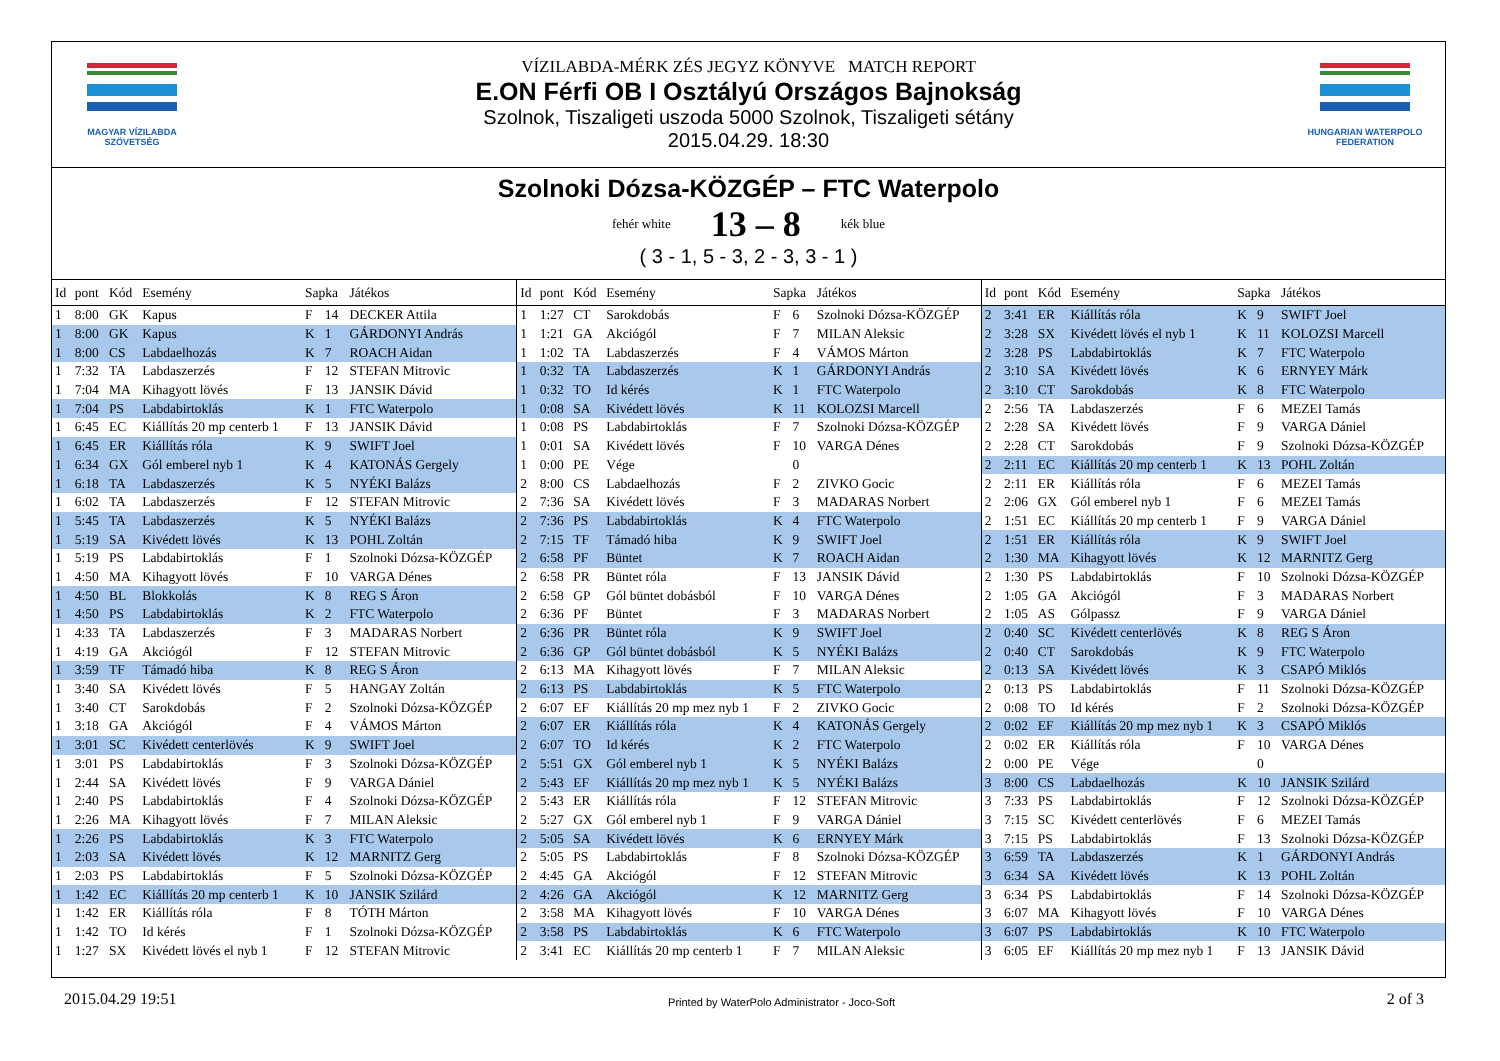MAGYAR VÍZILABDA
SZÖVETSÉG
VÍZILABDA-MÉRK ZÉS JEGYZ KÖNYVE MATCH REPORT
E.ON Férfi OB I Osztályú Országos Bajnokság
Szolnok, Tiszaligeti uszoda 5000 Szolnok, Tiszaligeti sétány
2015.04.29. 18:30
HUNGARIAN WATERPOLO
FEDERATION
Szolnoki Dózsa-KÖZGÉP – FTC Waterpolo
fehér white 13 – 8 kék blue
( 3 - 1, 5 - 3, 2 - 3, 3 - 1 )
| Id | pont | Kód | Esemény | Sapka | | Játékos |
| --- | --- | --- | --- | --- | --- | --- |
| 1 | 8:00 | GK | Kapus | F | 14 | DECKER Attila |
| 1 | 8:00 | GK | Kapus | K | 1 | GÁRDONYI András |
| 1 | 8:00 | CS | Labdaelhozás | K | 7 | ROACH Aidan |
| 1 | 7:32 | TA | Labdaszerzés | F | 12 | STEFAN Mitrovic |
| 1 | 7:04 | MA | Kihagyott lövés | F | 13 | JANSIK Dávid |
| 1 | 7:04 | PS | Labdabirtoklás | K | 1 | FTC Waterpolo |
| 1 | 6:45 | EC | Kiállítás 20 mp centerb 1 | F | 13 | JANSIK Dávid |
| 1 | 6:45 | ER | Kiállítás róla | K | 9 | SWIFT Joel |
| 1 | 6:34 | GX | Gól emberel nyb 1 | K | 4 | KATONÁS Gergely |
| 1 | 6:18 | TA | Labdaszerzés | K | 5 | NYÉKI Balázs |
| 1 | 6:02 | TA | Labdaszerzés | F | 12 | STEFAN Mitrovic |
| 1 | 5:45 | TA | Labdaszerzés | K | 5 | NYÉKI Balázs |
| 1 | 5:19 | SA | Kivédett lövés | K | 13 | POHL Zoltán |
| 1 | 5:19 | PS | Labdabirtoklás | F | 1 | Szolnoki Dózsa-KÖZGÉP |
| 1 | 4:50 | MA | Kihagyott lövés | F | 10 | VARGA Dénes |
| 1 | 4:50 | BL | Blokkolás | K | 8 | REG S Áron |
| 1 | 4:50 | PS | Labdabirtoklás | K | 2 | FTC Waterpolo |
| 1 | 4:33 | TA | Labdaszerzés | F | 3 | MADARAS Norbert |
| 1 | 4:19 | GA | Akciógól | F | 12 | STEFAN Mitrovic |
| 1 | 3:59 | TF | Támadó hiba | K | 8 | REG S Áron |
| 1 | 3:40 | SA | Kivédett lövés | F | 5 | HANGAY Zoltán |
| 1 | 3:40 | CT | Sarokdobás | F | 2 | Szolnoki Dózsa-KÖZGÉP |
| 1 | 3:18 | GA | Akciógól | F | 4 | VÁMOS Márton |
| 1 | 3:01 | SC | Kivédett centerlövés | K | 9 | SWIFT Joel |
| 1 | 3:01 | PS | Labdabirtoklás | F | 3 | Szolnoki Dózsa-KÖZGÉP |
| 1 | 2:44 | SA | Kivédett lövés | F | 9 | VARGA Dániel |
| 1 | 2:40 | PS | Labdabirtoklás | F | 4 | Szolnoki Dózsa-KÖZGÉP |
| 1 | 2:26 | MA | Kihagyott lövés | F | 7 | MILAN Aleksic |
| 1 | 2:26 | PS | Labdabirtoklás | K | 3 | FTC Waterpolo |
| 1 | 2:03 | SA | Kivédett lövés | K | 12 | MARNITZ Gerg |
| 1 | 2:03 | PS | Labdabirtoklás | F | 5 | Szolnoki Dózsa-KÖZGÉP |
| 1 | 1:42 | EC | Kiállítás 20 mp centerb 1 | K | 10 | JANSIK Szilárd |
| 1 | 1:42 | ER | Kiállítás róla | F | 8 | TÓTH Márton |
| 1 | 1:42 | TO | Id kérés | F | 1 | Szolnoki Dózsa-KÖZGÉP |
| 1 | 1:27 | SX | Kivédett lövés el nyb 1 | F | 12 | STEFAN Mitrovic |
| Id | pont | Kód | Esemény | Sapka | | Játékos |
| --- | --- | --- | --- | --- | --- | --- |
| 1 | 1:27 | CT | Sarokdobás | F | 6 | Szolnoki Dózsa-KÖZGÉP |
| 1 | 1:21 | GA | Akciógól | F | 7 | MILAN Aleksic |
| 1 | 1:02 | TA | Labdaszerzés | F | 4 | VÁMOS Márton |
| 1 | 0:32 | TA | Labdaszerzés | K | 1 | GÁRDONYI András |
| 1 | 0:32 | TO | Id kérés | K | 1 | FTC Waterpolo |
| 1 | 0:08 | SA | Kivédett lövés | K | 11 | KOLOZSI Marcell |
| 1 | 0:08 | PS | Labdabirtoklás | F | 7 | Szolnoki Dózsa-KÖZGÉP |
| 1 | 0:01 | SA | Kivédett lövés | F | 10 | VARGA Dénes |
| 1 | 0:00 | PE | Vége | | 0 | |
| 2 | 8:00 | CS | Labdaelhozás | F | 2 | ZIVKO Gocic |
| 2 | 7:36 | SA | Kivédett lövés | F | 3 | MADARAS Norbert |
| 2 | 7:36 | PS | Labdabirtoklás | K | 4 | FTC Waterpolo |
| 2 | 7:15 | TF | Támadó hiba | K | 9 | SWIFT Joel |
| 2 | 6:58 | PF | Büntet | K | 7 | ROACH Aidan |
| 2 | 6:58 | PR | Büntet róla | F | 13 | JANSIK Dávid |
| 2 | 6:58 | GP | Gól büntet dobásból | F | 10 | VARGA Dénes |
| 2 | 6:36 | PF | Büntet | F | 3 | MADARAS Norbert |
| 2 | 6:36 | PR | Büntet róla | K | 9 | SWIFT Joel |
| 2 | 6:36 | GP | Gól büntet dobásból | K | 5 | NYÉKI Balázs |
| 2 | 6:13 | MA | Kihagyott lövés | F | 7 | MILAN Aleksic |
| 2 | 6:13 | PS | Labdabirtoklás | K | 5 | FTC Waterpolo |
| 2 | 6:07 | EF | Kiállítás 20 mp mez nyb 1 | F | 2 | ZIVKO Gocic |
| 2 | 6:07 | ER | Kiállítás róla | K | 4 | KATONÁS Gergely |
| 2 | 6:07 | TO | Id kérés | K | 2 | FTC Waterpolo |
| 2 | 5:51 | GX | Gól emberel nyb 1 | K | 5 | NYÉKI Balázs |
| 2 | 5:43 | EF | Kiállítás 20 mp mez nyb 1 | K | 5 | NYÉKI Balázs |
| 2 | 5:43 | ER | Kiállítás róla | F | 12 | STEFAN Mitrovic |
| 2 | 5:27 | GX | Gól emberel nyb 1 | F | 9 | VARGA Dániel |
| 2 | 5:05 | SA | Kivédett lövés | K | 6 | ERNYEY Márk |
| 2 | 5:05 | PS | Labdabirtoklás | F | 8 | Szolnoki Dózsa-KÖZGÉP |
| 2 | 4:45 | GA | Akciógól | F | 12 | STEFAN Mitrovic |
| 2 | 4:26 | GA | Akciógól | K | 12 | MARNITZ Gerg |
| 2 | 3:58 | MA | Kihagyott lövés | F | 10 | VARGA Dénes |
| 2 | 3:58 | PS | Labdabirtoklás | K | 6 | FTC Waterpolo |
| 2 | 3:41 | EC | Kiállítás 20 mp centerb 1 | F | 7 | MILAN Aleksic |
| Id | pont | Kód | Esemény | Sapka | | Játékos |
| --- | --- | --- | --- | --- | --- | --- |
| 2 | 3:41 | ER | Kiállítás róla | K | 9 | SWIFT Joel |
| 2 | 3:28 | SX | Kivédett lövés el nyb 1 | K | 11 | KOLOZSI Marcell |
| 2 | 3:28 | PS | Labdabirtoklás | K | 7 | FTC Waterpolo |
| 2 | 3:10 | SA | Kivédett lövés | K | 6 | ERNYEY Márk |
| 2 | 3:10 | CT | Sarokdobás | K | 8 | FTC Waterpolo |
| 2 | 2:56 | TA | Labdaszerzés | F | 6 | MEZEI Tamás |
| 2 | 2:28 | SA | Kivédett lövés | F | 9 | VARGA Dániel |
| 2 | 2:28 | CT | Sarokdobás | F | 9 | Szolnoki Dózsa-KÖZGÉP |
| 2 | 2:11 | EC | Kiállítás 20 mp centerb 1 | K | 13 | POHL Zoltán |
| 2 | 2:11 | ER | Kiállítás róla | F | 6 | MEZEI Tamás |
| 2 | 2:06 | GX | Gól emberel nyb 1 | F | 6 | MEZEI Tamás |
| 2 | 1:51 | EC | Kiállítás 20 mp centerb 1 | F | 9 | VARGA Dániel |
| 2 | 1:51 | ER | Kiállítás róla | K | 9 | SWIFT Joel |
| 2 | 1:30 | MA | Kihagyott lövés | K | 12 | MARNITZ Gerg |
| 2 | 1:30 | PS | Labdabirtoklás | F | 10 | Szolnoki Dózsa-KÖZGÉP |
| 2 | 1:05 | GA | Akciógól | F | 3 | MADARAS Norbert |
| 2 | 1:05 | AS | Gólpassz | F | 9 | VARGA Dániel |
| 2 | 0:40 | SC | Kivédett centerlövés | K | 8 | REG S Áron |
| 2 | 0:40 | CT | Sarokdobás | K | 9 | FTC Waterpolo |
| 2 | 0:13 | SA | Kivédett lövés | K | 3 | CSAPÓ Miklós |
| 2 | 0:13 | PS | Labdabirtoklás | F | 11 | Szolnoki Dózsa-KÖZGÉP |
| 2 | 0:08 | TO | Id kérés | F | 2 | Szolnoki Dózsa-KÖZGÉP |
| 2 | 0:02 | EF | Kiállítás 20 mp mez nyb 1 | K | 3 | CSAPÓ Miklós |
| 2 | 0:02 | ER | Kiállítás róla | F | 10 | VARGA Dénes |
| 2 | 0:00 | PE | Vége | | 0 | |
| 3 | 8:00 | CS | Labdaelhozás | K | 10 | JANSIK Szilárd |
| 3 | 7:33 | PS | Labdabirtoklás | F | 12 | Szolnoki Dózsa-KÖZGÉP |
| 3 | 7:15 | SC | Kivédett centerlövés | F | 6 | MEZEI Tamás |
| 3 | 7:15 | PS | Labdabirtoklás | F | 13 | Szolnoki Dózsa-KÖZGÉP |
| 3 | 6:59 | TA | Labdaszerzés | K | 1 | GÁRDONYI András |
| 3 | 6:34 | SA | Kivédett lövés | K | 13 | POHL Zoltán |
| 3 | 6:34 | PS | Labdabirtoklás | F | 14 | Szolnoki Dózsa-KÖZGÉP |
| 3 | 6:07 | MA | Kihagyott lövés | F | 10 | VARGA Dénes |
| 3 | 6:07 | PS | Labdabirtoklás | K | 10 | FTC Waterpolo |
| 3 | 6:05 | EF | Kiállítás 20 mp mez nyb 1 | F | 13 | JANSIK Dávid |
2015.04.29 19:51 Printed by WaterPolo Administrator - Joco-Soft 2 of 3